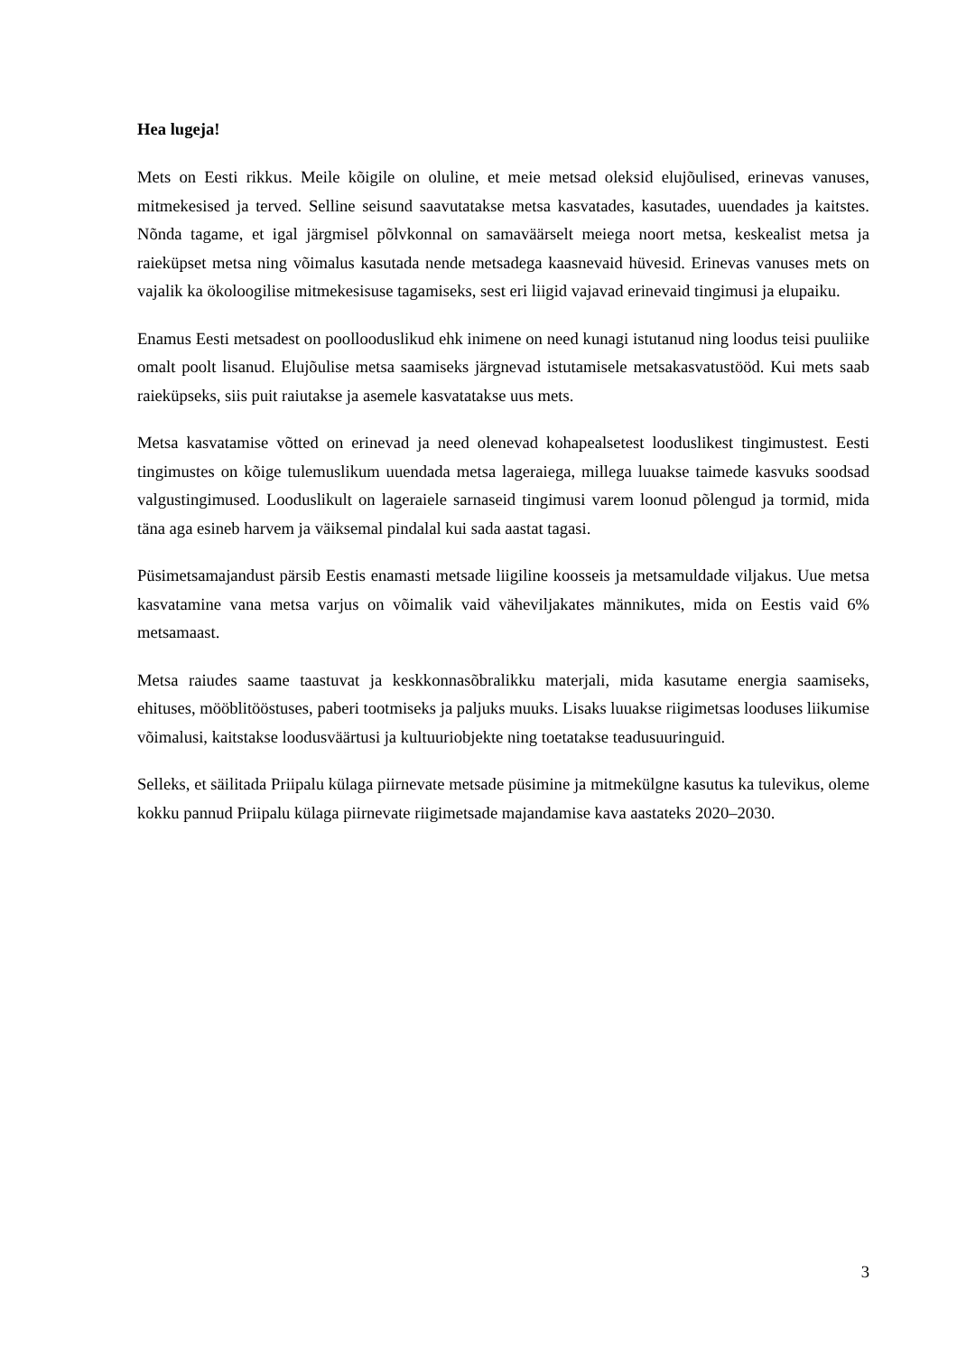Hea lugeja!
Mets on Eesti rikkus. Meile kõigile on oluline, et meie metsad oleksid elujõulised, erinevas vanuses, mitmekesised ja terved. Selline seisund saavutatakse metsa kasvatades, kasutades, uuendades ja kaitstes. Nõnda tagame, et igal järgmisel põlvkonnal on samaväärselt meiega noort metsa, keskealist metsa ja raieküpset metsa ning võimalus kasutada nende metsadega kaasnevaid hüvesid. Erinevas vanuses mets on vajalik ka ökoloogilise mitmekesisuse tagamiseks, sest eri liigid vajavad erinevaid tingimusi ja elupaiku.
Enamus Eesti metsadest on poollooduslikud ehk inimene on need kunagi istutanud ning loodus teisi puuliike omalt poolt lisanud. Elujõulise metsa saamiseks järgnevad istutamisele metsakasvatustööd. Kui mets saab raieküpseks, siis puit raiutakse ja asemele kasvatatakse uus mets.
Metsa kasvatamise võtted on erinevad ja need olenevad kohapealsetest looduslikest tingimustest. Eesti tingimustes on kõige tulemuslikum uuendada metsa lageraiega, millega luuakse taimede kasvuks soodsad valgustingimused. Looduslikult on lageraiele sarnaseid tingimusi varem loonud põlengud ja tormid, mida täna aga esineb harvem ja väiksemal pindalal kui sada aastat tagasi.
Püsimetsamajandust pärsib Eestis enamasti metsade liigiline koosseis ja metsamuldade viljakus. Uue metsa kasvatamine vana metsa varjus on võimalik vaid väheviljakates männikutes, mida on Eestis vaid 6% metsamaast.
Metsa raiudes saame taastuvat ja keskkonnasõbralikku materjali, mida kasutame energia saamiseks, ehituses, mööblitööstuses, paberi tootmiseks ja paljuks muuks. Lisaks luuakse riigimetsas looduses liikumise võimalusi, kaitstakse loodusväärtusi ja kultuuriobjekte ning toetatakse teadusuuringuid.
Selleks, et säilitada Priipalu külaga piirnevate metsade püsimine ja mitmekülgne kasutus ka tulevikus, oleme kokku pannud Priipalu külaga piirnevate riigimetsade majandamise kava aastateks 2020–2030.
3